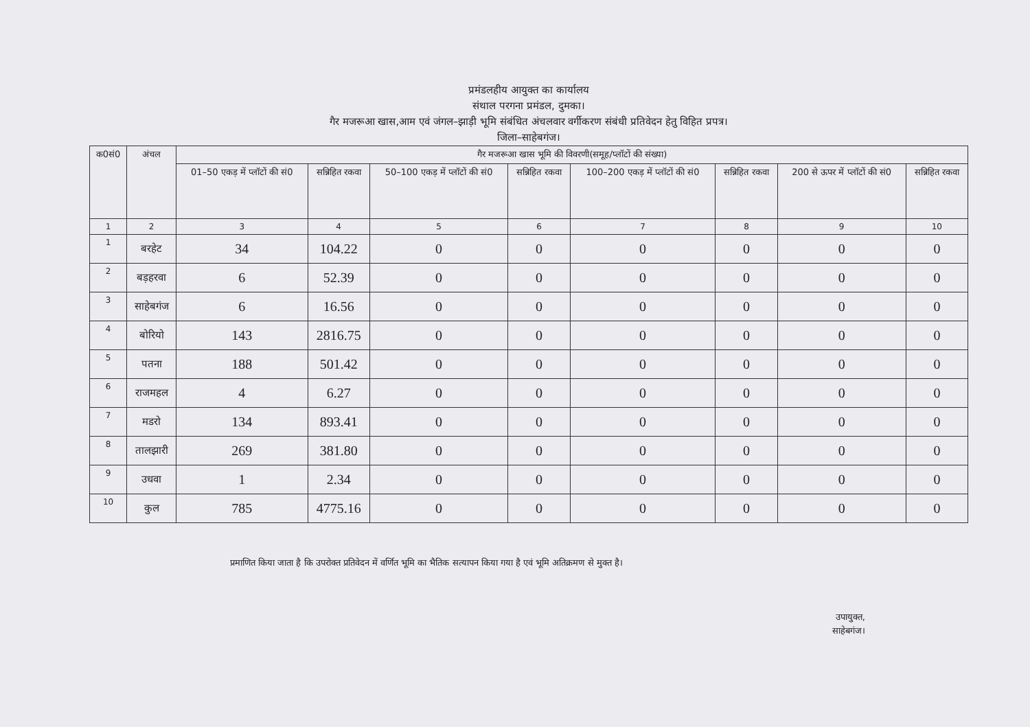प्रमंडलहीय आयुक्त का कार्यालय
संथाल परगना प्रमंडल, दुमका।
गैर मजरूआ खास,आम एवं जंगल–झाड़ी भूमि संबंधित अंचलवार वर्गीकरण संबंधी प्रतिवेदन हेतु विहित प्रपत्र।
जिला–साहेबगंज।
| क0सं0 | अंचल | गैर मजरूआ खास भूमि की विवरणी(समूह/प्लॉटों की संख्या) | | | | | | | |
| --- | --- | --- | --- | --- | --- | --- | --- | --- | --- |
| | | 01–50 एकड़ में प्लॉटों की सं0 | सन्निहित रकवा | 50–100 एकड़ में प्लॉटों की सं0 | सन्निहित रकवा | 100–200 एकड़ में प्लॉटों की सं0 | सन्निहित रकवा | 200 से ऊपर में प्लॉटों की सं0 | सन्निहित रकवा |
| 1 | 2 | 3 | 4 | 5 | 6 | 7 | 8 | 9 | 10 |
| 1 | बरहेट | 34 | 104.22 | 0 | 0 | 0 | 0 | 0 | 0 |
| 2 | बड़हरवा | 6 | 52.39 | 0 | 0 | 0 | 0 | 0 | 0 |
| 3 | साहेबगंज | 6 | 16.56 | 0 | 0 | 0 | 0 | 0 | 0 |
| 4 | बोरियो | 143 | 2816.75 | 0 | 0 | 0 | 0 | 0 | 0 |
| 5 | पतना | 188 | 501.42 | 0 | 0 | 0 | 0 | 0 | 0 |
| 6 | राजमहल | 4 | 6.27 | 0 | 0 | 0 | 0 | 0 | 0 |
| 7 | मडरो | 134 | 893.41 | 0 | 0 | 0 | 0 | 0 | 0 |
| 8 | तालझारी | 269 | 381.80 | 0 | 0 | 0 | 0 | 0 | 0 |
| 9 | उधवा | 1 | 2.34 | 0 | 0 | 0 | 0 | 0 | 0 |
| 10 | कुल | 785 | 4775.16 | 0 | 0 | 0 | 0 | 0 | 0 |
प्रमाणित किया जाता है कि उपरोक्त प्रतिवेदन में वर्णित भूमि का भैतिक सत्यापन किया गया है एवं भूमि अतिक्रमण से मुक्त है।
उपायुक्त,
साहेबगंज।